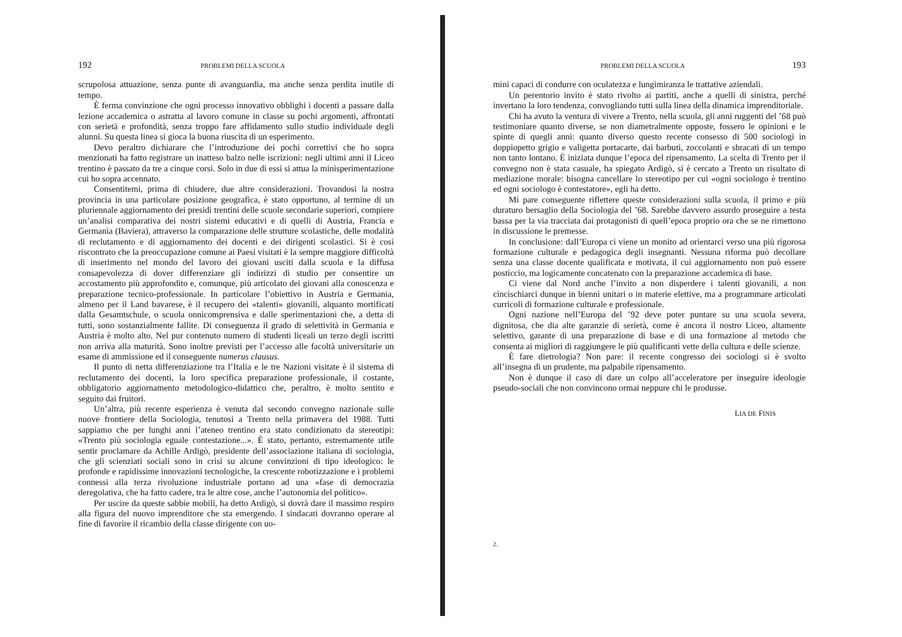192 PROBLEMI DELLA SCUOLA
scrupolosa attuazione, senza punte di avanguardia, ma anche senza perdita inutile di tempo.
È ferma convinzione che ogni processo innovativo obblighi i docenti a passare dalla lezione accademica o astratta al lavoro comune in classe su pochi argomenti, affrontati con serietà e profondità, senza troppo fare affidamento sullo studio individuale degli alunni. Su questa linea si gioca la buona riuscita di un esperimento.
Devo peraltro dichiarare che l’introduzione dei pochi correttivi che ho sopra menzionati ha fatto registrare un inatteso balzo nelle iscrizioni: negli ultimi anni il Liceo trentino è passato da tre a cinque corsi. Solo in due di essi si attua la minisperimentazione cui ho sopra accennato.
Consentitemi, prima di chiudere, due altre considerazioni. Trovandosi la nostra provincia in una particolare posizione geografica, è stato opportuno, al termine di un pluriennale aggiornamento dei presidi trentini delle scuole secondarie superiori, compiere un’analisi comparativa dei nostri sistemi educativi e di quelli di Austria, Francia e Germania (Baviera), attraverso la comparazione delle strutture scolastiche, delle modalità di reclutamento e di aggiornamento dei docenti e dei dirigenti scolastici. Si è così riscontrato che la preoccupazione comune ai Paesi visitati è la sempre maggiore difficoltà di inserimento nel mondo del lavoro dei giovani usciti dalla scuola e la diffusa consapevolezza di dover differenziare gli indirizzi di studio per consentire un accostamento più approfondito e, comunque, più articolato dei giovani alla conoscenza e preparazione tecnico-professionale. In particolare l’obiettivo in Austria e Germania, almeno per il Land bavarese, è il recupero dei «talenti» giovanili, alquanto mortificati dalla Gesamtschule, o scuola onnicomprensiva e dalle sperimentazioni che, a detta di tutti, sono sostanzialmente fallite. Di conseguenza il grado di selettività in Germania e Austria è molto alto. Nel pur contenuto numero di studenti liceali un terzo degli iscritti non arriva alla maturità. Sono inoltre previsti per l’accesso alle facoltà universitarie un esame di ammissione ed il conseguente numerus clausus.
Il punto di netta differenziazione tra l’Italia e le tre Nazioni visitate è il sistema di reclutamento dei docenti, la loro specifica preparazione professionale, il costante, obbligatorio aggiornamento metodologico-didattico che, peraltro, è molto sentito e seguito dai fruitori.
Un’altra, più recente esperienza è venuta dal secondo convegno nazionale sulle nuove frontiere della Sociologia, tenutosi a Trento nella primavera del 1988. Tutti sappiamo che per lunghi anni l’ateneo trentino era stato condizionato da stereotipi: «Trento più sociologia eguale contestazione...». È stato, pertanto, estremamente utile sentir proclamare da Achille Ardigò, presidente dell’associazione italiana di sociologia, che gli scienziati sociali sono in crisi su alcune convinzioni di tipo ideologico: le profonde e rapidissime innovazioni tecnologiche, la crescente robotizzazione e i problemi connessi alla terza rivoluzione industriale portano ad una «fase di democrazia deregolativa, che ha fatto cadere, tra le altre cose, anche l’autonomia del politico».
Per uscire da queste sabbie mobili, ha detto Ardigò, si dovrà dare il massimo respiro alla figura del nuovo imprenditore che sta emergendo. I sindacati dovranno operare al fine di favorire il ricambio della classe dirigente con uo-
PROBLEMI DELLA SCUOLA 193
mini capaci di condurre con oculatezza e lungimiranza le trattative aziendali.
Un perentorio invito è stato rivolto ai partiti, anche a quelli di sinistra, perché invertano la loro tendenza, convogliando tutti sulla linea della dinamica imprenditoriale.
Chi ha avuto la ventura di vivere a Trento, nella scuola, gli anni ruggenti del ’68 può testimoniare quanto diverse, se non diametralmente opposte, fossero le opinioni e le spinte di quegli anni: quanto diverso questo recente consesso di 500 sociologi in doppiopetto grigio e valigetta portacarte, dai barbuti, zoccolanti e sbracati di un tempo non tanto lontano. È iniziata dunque l’epoca del ripensamento. La scelta di Trento per il convegno non è stata casuale, ha spiegato Ardigò, si è cercato a Trento un risultato di mediazione morale: bisogna cancellare lo stereotipo per cui «ogni sociologo è trentino ed ogni sociologo è contestatore», egli ha detto.
Mi pare conseguente riflettere queste considerazioni sulla scuola, il primo e più duraturo bersaglio della Sociologia del ’68. Sarebbe davvero assurdo proseguire a testa bassa per la via tracciata dai protagonisti di quell’epoca proprio ora che se ne rimettono in discussione le premesse.
In conclusione: dall’Europa ci viene un monito ad orientarci verso una più rigorosa formazione culturale e pedagogica degli insegnanti. Nessuna riforma può decollare senza una classe docente qualificata e motivata, il cui aggiornamento non può essere posticcio, ma logicamente concatenato con la preparazione accademica di base.
Ci viene dal Nord anche l’invito a non disperdere i talenti giovanili, a non cincischiarci dunque in bienni unitari o in materie elettive, ma a programmare articolati curricoli di formazione culturale e professionale.
Ogni nazione nell’Europa del ’92 deve poter puntare su una scuola severa, dignitosa, che dia alte garanzie di serietà, come è ancora il nostro Liceo, altamente selettivo, garante di una preparazione di base e di una formazione al metodo che consenta ai migliori di raggiungere le più qualificanti vette della cultura e delle scienze.
È fare dietrologia? Non pare: il recente congresso dei sociologi si è svolto all’insegna di un prudente, ma palpabile ripensamento.
Non è dunque il caso di dare un colpo all’acceleratore per inseguire ideologie pseudo-sociali che non convincono ormai neppure chi le produsse.
LIA DE FINIS
2.